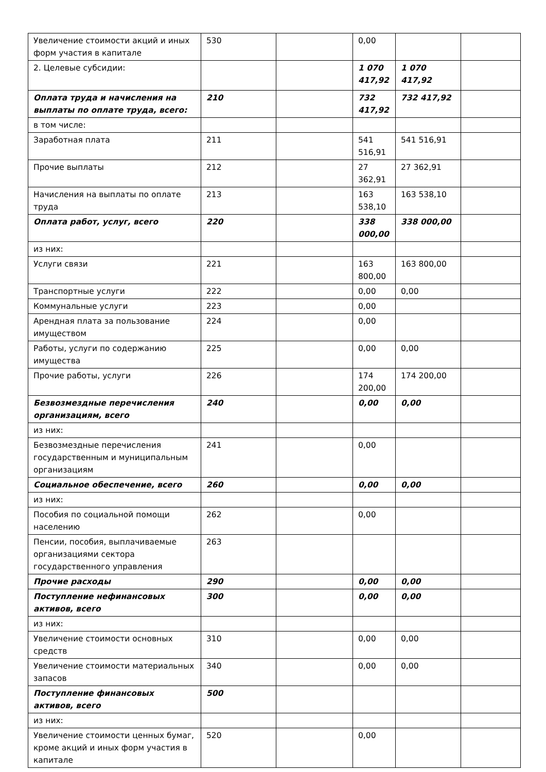| Увеличение стоимости акций и иных форм участия в капитале | 530 | | 0,00 | | |
| 2. Целевые субсидии: | | | 1 070 417,92 | 1 070 417,92 | |
| Оплата труда и начисления на выплаты по оплате труда, всего: | 210 | | 732 417,92 | 732 417,92 | |
| в том числе: | | | | | |
| Заработная плата | 211 | | 541 516,91 | 541 516,91 | |
| Прочие выплаты | 212 | | 27 362,91 | 27 362,91 | |
| Начисления на выплаты по оплате труда | 213 | | 163 538,10 | 163 538,10 | |
| Оплата работ, услуг, всего | 220 | | 338 000,00 | 338 000,00 | |
| из них: | | | | | |
| Услуги связи | 221 | | 163 800,00 | 163 800,00 | |
| Транспортные услуги | 222 | | 0,00 | 0,00 | |
| Коммунальные услуги | 223 | | 0,00 | | |
| Арендная плата за пользование имуществом | 224 | | 0,00 | | |
| Работы, услуги по содержанию имущества | 225 | | 0,00 | 0,00 | |
| Прочие работы, услуги | 226 | | 174 200,00 | 174 200,00 | |
| Безвозмездные перечисления организациям, всего | 240 | | 0,00 | 0,00 | |
| из них: | | | | | |
| Безвозмездные перечисления государственным и муниципальным организациям | 241 | | 0,00 | | |
| Социальное обеспечение, всего | 260 | | 0,00 | 0,00 | |
| из них: | | | | | |
| Пособия по социальной помощи населению | 262 | | 0,00 | | |
| Пенсии, пособия, выплачиваемые организациями сектора государственного управления | 263 | | | | |
| Прочие расходы | 290 | | 0,00 | 0,00 | |
| Поступление нефинансовых активов, всего | 300 | | 0,00 | 0,00 | |
| из них: | | | | | |
| Увеличение стоимости основных средств | 310 | | 0,00 | 0,00 | |
| Увеличение стоимости материальных запасов | 340 | | 0,00 | 0,00 | |
| Поступление финансовых активов, всего | 500 | | | | |
| из них: | | | | | |
| Увеличение стоимости ценных бумаг, кроме акций и иных форм участия в капитале | 520 | | 0,00 | | |